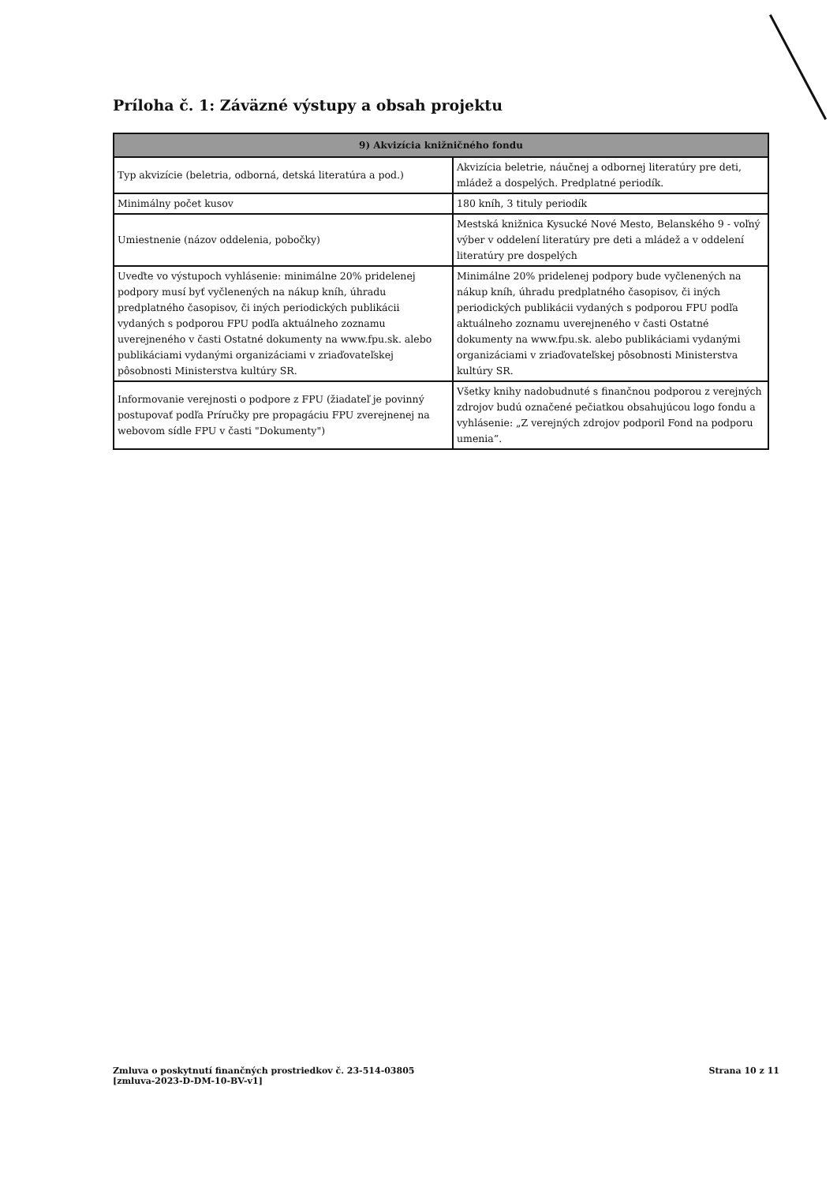Príloha č. 1: Záväzné výstupy a obsah projektu
| 9) Akvizícia knižničného fondu | |
| --- | --- |
| Typ akvizície (beletria, odborná, detská literatúra a pod.) | Akvizícia beletrie, náučnej a odbornej literatúry pre deti, mládež a dospelých. Predplatné periodík. |
| Minimálny počet kusov | 180 kníh, 3 tituly periodík |
| Umiestnenie (názov oddelenia, pobočky) | Mestská knižnica Kysucké Nové Mesto, Belanského 9 - voľný výber v oddelení literatúry pre deti a mládež a v oddelení literatúry pre dospelých |
| Uveďte vo výstupoch vyhlásenie: minimálne 20% pridelenej podpory musí byť vyčlenených na nákup kníh, úhradu predplatného časopisov, či iných periodických publikácii vydaných s podporou FPU podľa aktuálneho zoznamu uverejneného v časti Ostatné dokumenty na www.fpu.sk. alebo publikáciami vydanými organizáciami v zriaďovateľskej pôsobnosti Ministerstva kultúry SR. | Minimálne 20% pridelenej podpory bude vyčlenených na nákup kníh, úhradu predplatného časopisov, či iných periodických publikácii vydaných s podporou FPU podľa aktuálneho zoznamu uverejneného v časti Ostatné dokumenty na www.fpu.sk. alebo publikáciami vydanými organizáciami v zriaďovateľskej pôsobnosti Ministerstva kultúry SR. |
| Informovanie verejnosti o podpore z FPU (žiadateľ je povinný postupovať podľa Príručky pre propagáciu FPU zverejnenej na webovom sídle FPU v časti "Dokumenty") | Všetky knihy nadobudnuté s finančnou podporou z verejných zdrojov budú označené pečiatkou obsahujúcou logo fondu a vyhlásenie: „Z verejných zdrojov podporil Fond na podporu umenia“. |
Zmluva o poskytnutí finančných prostriedkov č. 23-514-03805
[zmluva-2023-D-DM-10-BV-v1]
Strana 10 z 11